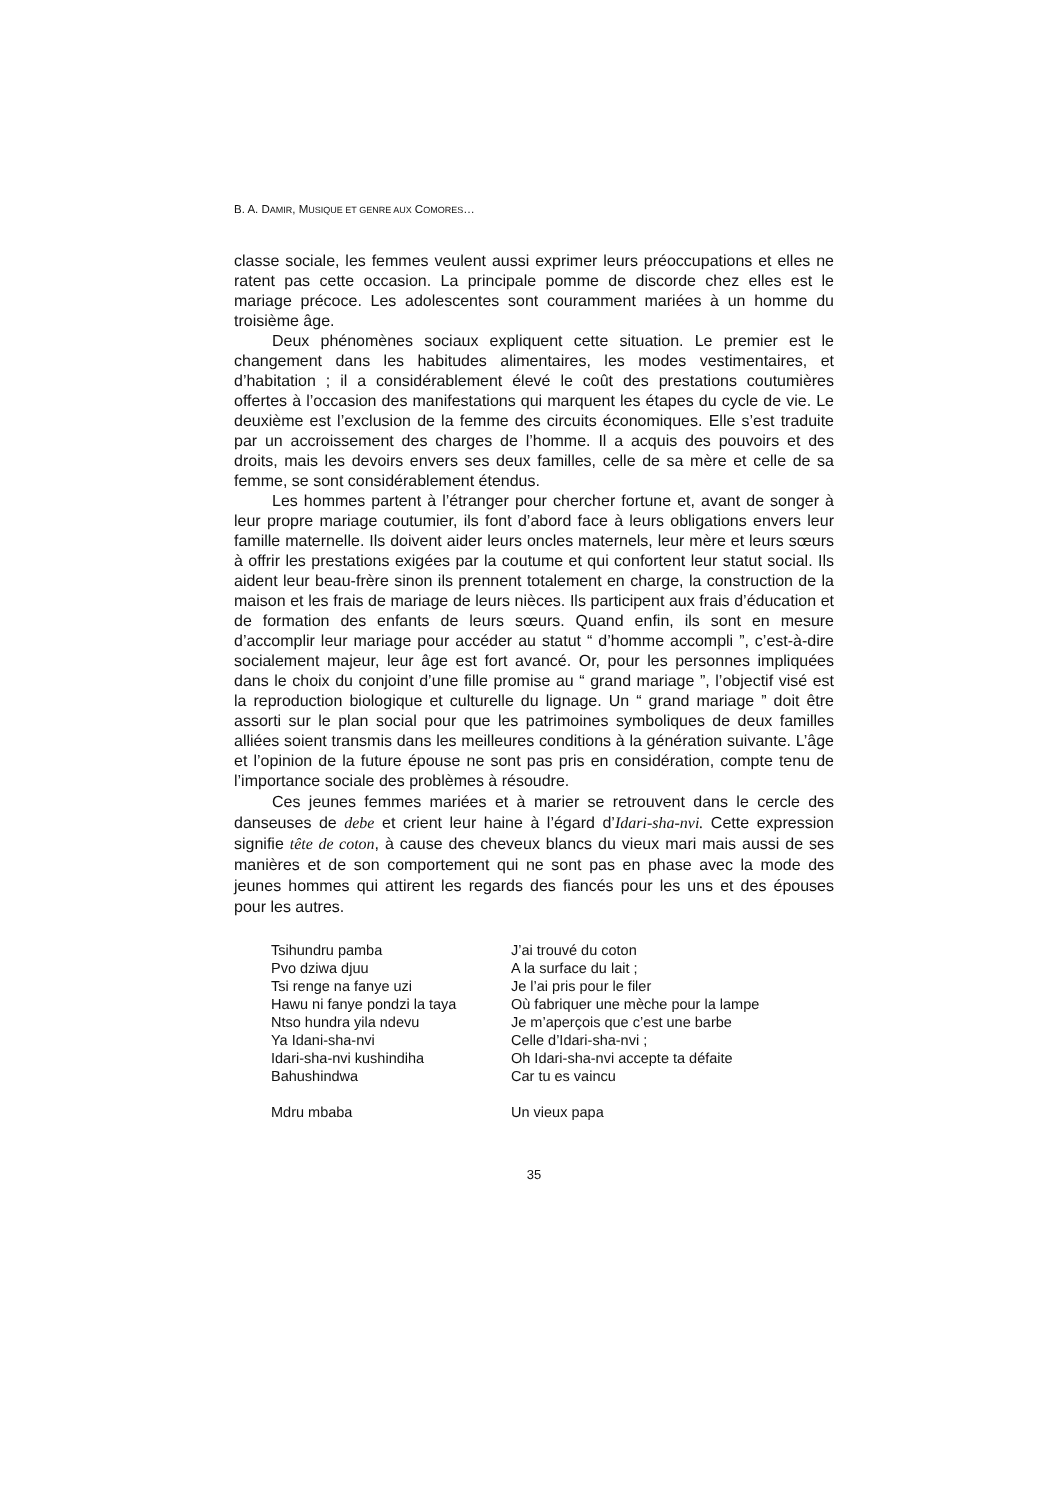B. A. DAMIR, MUSIQUE ET GENRE AUX COMORES…
classe sociale, les femmes veulent aussi exprimer leurs préoccupations et elles ne ratent pas cette occasion. La principale pomme de discorde chez elles est le mariage précoce. Les adolescentes sont couramment mariées à un homme du troisième âge.
Deux phénomènes sociaux expliquent cette situation. Le premier est le changement dans les habitudes alimentaires, les modes vestimentaires, et d’habitation ; il a considérablement élevé le coût des prestations coutumières offertes à l’occasion des manifestations qui marquent les étapes du cycle de vie. Le deuxième est l’exclusion de la femme des circuits économiques. Elle s’est traduite par un accroissement des charges de l’homme. Il a acquis des pouvoirs et des droits, mais les devoirs envers ses deux familles, celle de sa mère et celle de sa femme, se sont considérablement étendus.
Les hommes partent à l’étranger pour chercher fortune et, avant de songer à leur propre mariage coutumier, ils font d’abord face à leurs obligations envers leur famille maternelle. Ils doivent aider leurs oncles maternels, leur mère et leurs sœurs à offrir les prestations exigées par la coutume et qui confortent leur statut social. Ils aident leur beau-frère sinon ils prennent totalement en charge, la construction de la maison et les frais de mariage de leurs nièces. Ils participent aux frais d’éducation et de formation des enfants de leurs sœurs. Quand enfin, ils sont en mesure d’accomplir leur mariage pour accéder au statut “ d’homme accompli ”, c’est-à-dire socialement majeur, leur âge est fort avancé. Or, pour les personnes impliquées dans le choix du conjoint d’une fille promise au “ grand mariage ”, l’objectif visé est la reproduction biologique et culturelle du lignage. Un “ grand mariage ” doit être assorti sur le plan social pour que les patrimoines symboliques de deux familles alliées soient transmis dans les meilleures conditions à la génération suivante. L’âge et l’opinion de la future épouse ne sont pas pris en considération, compte tenu de l’importance sociale des problèmes à résoudre.
Ces jeunes femmes mariées et à marier se retrouvent dans le cercle des danseuses de debe et crient leur haine à l’égard d’Idari-sha-nvi. Cette expression signifie tête de coton, à cause des cheveux blancs du vieux mari mais aussi de ses manières et de son comportement qui ne sont pas en phase avec la mode des jeunes hommes qui attirent les regards des fiancés pour les uns et des épouses pour les autres.
| Tsihundru pamba | J’ai trouvé du coton |
| Pvo dziwa djuu | A la surface du lait ; |
| Tsi renge na fanye uzi | Je l’ai pris pour le filer |
| Hawu ni fanye pondzi la taya | Où fabriquer une mèche pour la lampe |
| Ntso hundra yila ndevu | Je m’aperçois que c’est une barbe |
| Ya Idani-sha-nvi | Celle d’Idari-sha-nvi ; |
| Idari-sha-nvi kushindiha | Oh Idari-sha-nvi accepte ta défaite |
| Bahushindwa | Car tu es vaincu |
| Mdru mbaba | Un vieux papa |
35